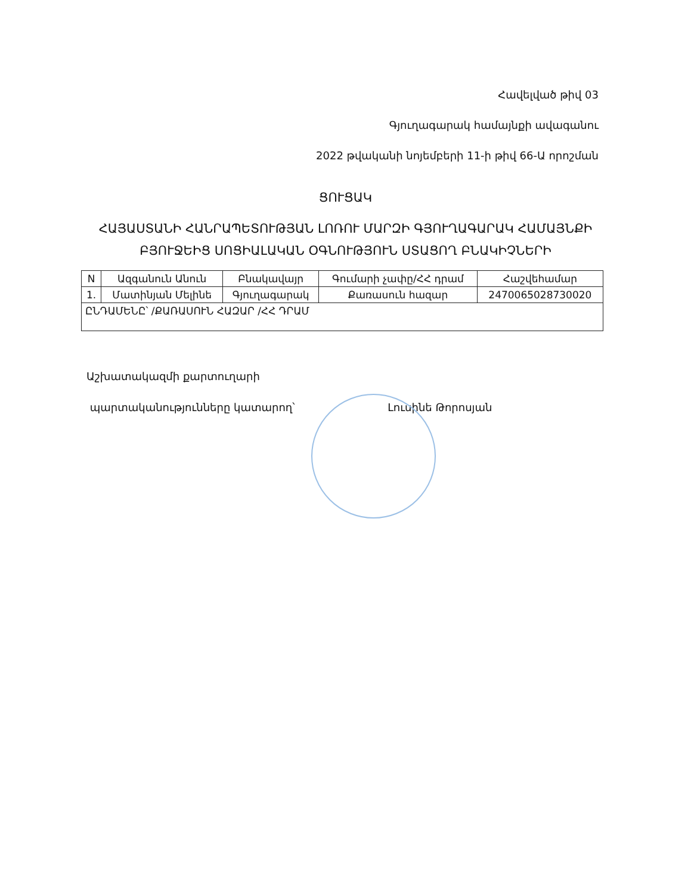Հավելված թիվ 03
Գյուղագարակ համայնքի ավագանու
2022 թվականի նոյեմբերի 11-ի թիվ 66-Ա որոշման
ՑՈՒՑԱԿ
ՀԱՅԱՍՏԱՆԻ ՀԱՆՐԱՊԵՏՈՒԹՅԱՆ ԼՈՌՈՒ ՄԱՐԶԻ ԳՅՈՒՂԱԳԱՐԱԿ ՀԱՄԱՅՆՔԻ ԲՅՈՒՋԵԻՑ ՍՈՑԻԱԼԱԿԱՆ ՕԳՆՈՒԹՅՈՒՆ ՍՏԱՑՈՂ ԲՆԱԿԻՉՆԵՐԻ
| N | Ազգանուն Անուն | Բնակավայր | Գումարի չափը/ՀՀ դրամ | Հաշվեհամար |
| 1. | Մատինյան Մելինե | Գյուղագարակ | Քառասուն հազար | 2470065028730020 |
| ԸՆԴԱՄԵՆԸ՝ /ՔԱՌԱՍՈՒՆ ՀԱԶԱՐ /ՀՀ ԴՐԱՄ | | | | |
Աշխատակազմի քարտուղարի
պարտականությունները կատարող՝ Լուսինե Թորոսյան